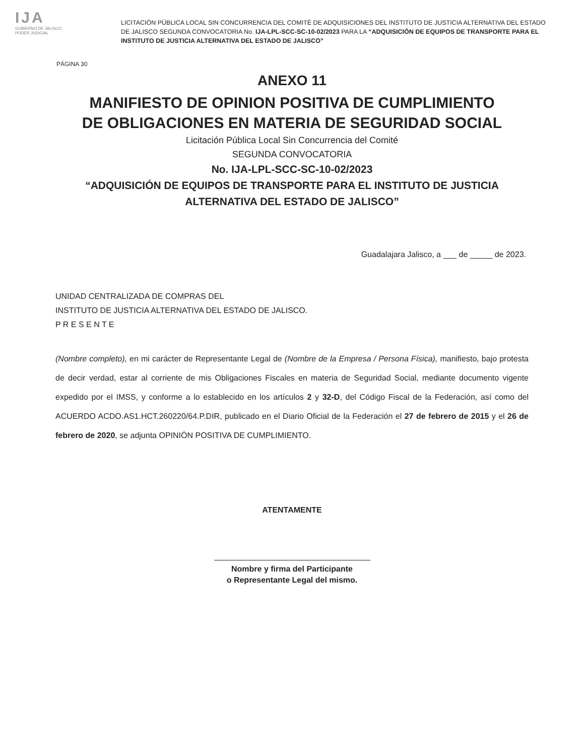IJA
GOBIERNO DE JALISCO
PODER JUDICIAL
LICITACIÓN PÚBLICA LOCAL SIN CONCURRENCIA DEL COMITÉ DE ADQUISICIONES DEL INSTITUTO DE JUSTICIA ALTERNATIVA DEL ESTADO DE JALISCO SEGUNDA CONVOCATORIA No. IJA-LPL-SCC-SC-10-02/2023 PARA LA “ADQUISICIÓN DE EQUIPOS DE TRANSPORTE PARA EL INSTITUTO DE JUSTICIA ALTERNATIVA DEL ESTADO DE JALISCO”
PÁGINA 30
ANEXO 11
MANIFIESTO DE OPINION POSITIVA DE CUMPLIMIENTO
DE OBLIGACIONES EN MATERIA DE SEGURIDAD SOCIAL
Licitación Pública Local Sin Concurrencia del Comité
SEGUNDA CONVOCATORIA
No. IJA-LPL-SCC-SC-10-02/2023
“ADQUISICIÓN DE EQUIPOS DE TRANSPORTE PARA EL INSTITUTO DE JUSTICIA
ALTERNATIVA DEL ESTADO DE JALISCO”
Guadalajara Jalisco, a ___ de _____ de 2023.
UNIDAD CENTRALIZADA DE COMPRAS DEL
INSTITUTO DE JUSTICIA ALTERNATIVA DEL ESTADO DE JALISCO.
P R E S E N T E
(Nombre completo), en mi carácter de Representante Legal de (Nombre de la Empresa / Persona Física), manifiesto, bajo protesta de decir verdad, estar al corriente de mis Obligaciones Fiscales en materia de Seguridad Social, mediante documento vigente expedido por el IMSS, y conforme a lo establecido en los artículos 2 y 32-D, del Código Fiscal de la Federación, así como del ACUERDO ACDO.AS1.HCT.260220/64.P.DIR, publicado en el Diario Oficial de la Federación el 27 de febrero de 2015 y el 26 de febrero de 2020, se adjunta OPINIÓN POSITIVA DE CUMPLIMIENTO.
ATENTAMENTE
Nombre y firma del Participante
o Representante Legal del mismo.